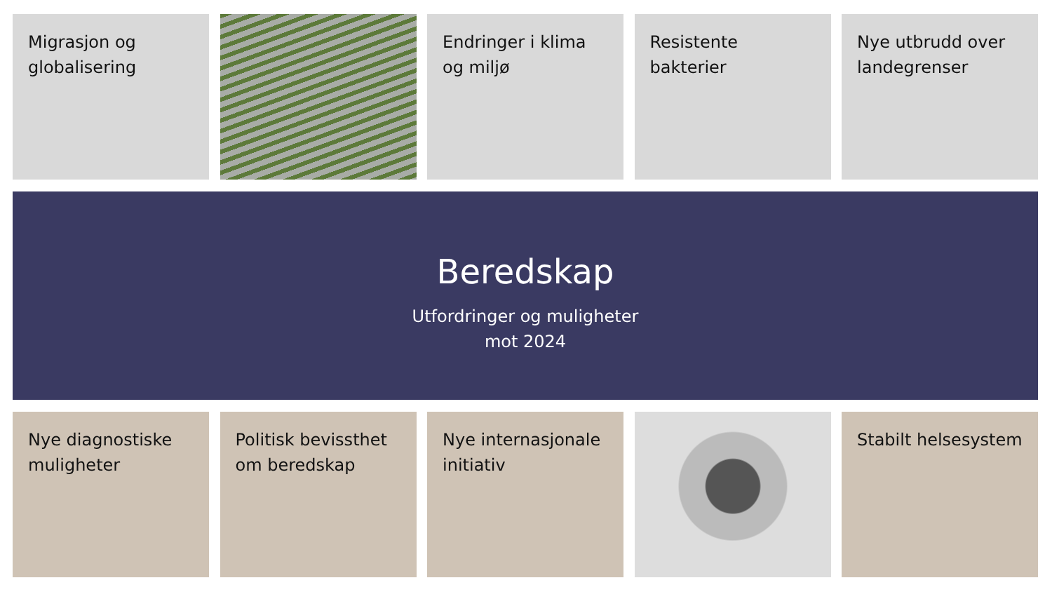Migrasjon og globalisering
Endringer i klima og miljø
Resistente bakterier
Nye utbrudd over landegrenser
Beredskap
Utfordringer og muligheter
mot 2024
Nye diagnostiske muligheter
Politisk bevissthet om beredskap
Nye internasjonale initiativ
Stabilt helsesystem